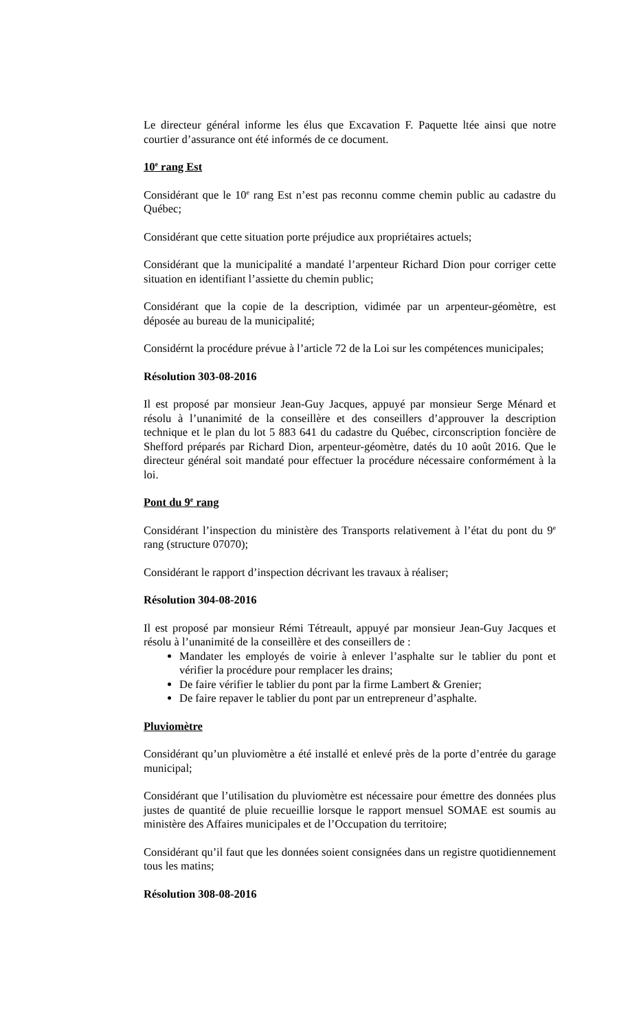Le directeur général informe les élus que Excavation F. Paquette ltée ainsi que notre courtier d’assurance ont été informés de ce document.
10<sup>e</sup> rang Est
Considérant que le 10<sup>e</sup> rang Est n’est pas reconnu comme chemin public au cadastre du Québec;
Considérant que cette situation porte préjudice aux propriétaires actuels;
Considérant que la municipalité a mandaté l’arpenteur Richard Dion pour corriger cette situation en identifiant l’assiette du chemin public;
Considérant que la copie de la description, vidimée par un arpenteur-géomètre, est déposée au bureau de la municipalité;
Considérnt la procédure prévue à l’article 72 de la Loi sur les compétences municipales;
Résolution 303-08-2016
Il est proposé par monsieur Jean-Guy Jacques, appuyé par monsieur Serge Ménard et résolu à l’unanimité de la conseillère et des conseillers d’approuver la description technique et le plan du lot 5 883 641 du cadastre du Québec, circonscription foncière de Shefford préparés par Richard Dion, arpenteur-géomètre, datés du 10 août 2016. Que le directeur général soit mandaté pour effectuer la procédure nécessaire conformément à la loi.
Pont du 9<sup>e</sup> rang
Considérant l’inspection du ministère des Transports relativement à l’état du pont du 9<sup>e</sup> rang (structure 07070);
Considérant le rapport d’inspection décrivant les travaux à réaliser;
Résolution 304-08-2016
Il est proposé par monsieur Rémi Tétreault, appuyé par monsieur Jean-Guy Jacques et résolu à l’unanimité de la conseillère et des conseillers de :
Mandater les employés de voirie à enlever l’asphalte sur le tablier du pont et vérifier la procédure pour remplacer les drains;
De faire vérifier le tablier du pont par la firme Lambert & Grenier;
De faire repaver le tablier du pont par un entrepreneur d’asphalte.
Pluviomètre
Considérant qu’un pluviomètre a été installé et enlevé près de la porte d’entrée du garage municipal;
Considérant que l’utilisation du pluviomètre est nécessaire pour émettre des données plus justes de quantité de pluie recueillie lorsque le rapport mensuel SOMAE est soumis au ministère des Affaires municipales et de l’Occupation du territoire;
Considérant qu’il faut que les données soient consignées dans un registre quotidiennement tous les matins;
Résolution 308-08-2016